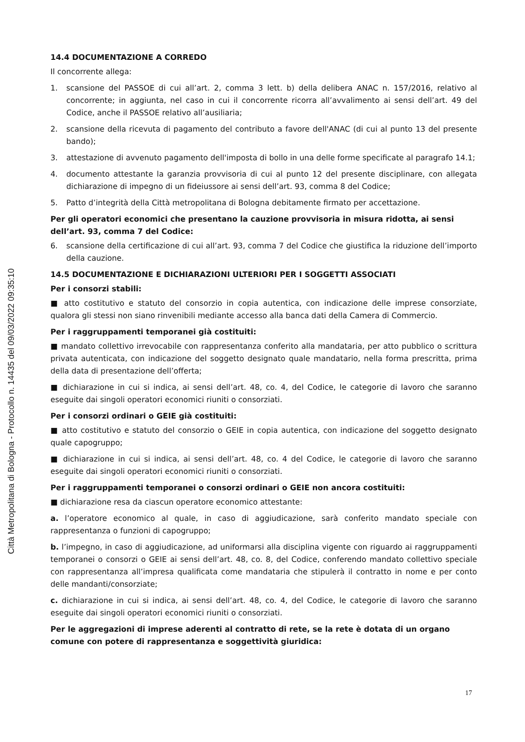14.4 DOCUMENTAZIONE A CORREDO
Il concorrente allega:
1. scansione del PASSOE di cui all’art. 2, comma 3 lett. b) della delibera ANAC n. 157/2016, relativo al concorrente; in aggiunta, nel caso in cui il concorrente ricorra all’avvalimento ai sensi dell’art. 49 del Codice, anche il PASSOE relativo all’ausiliaria;
2. scansione della ricevuta di pagamento del contributo a favore dell'ANAC (di cui al punto 13 del presente bando);
3. attestazione di avvenuto pagamento dell'imposta di bollo in una delle forme specificate al paragrafo 14.1;
4. documento attestante la garanzia provvisoria di cui al punto 12 del presente disciplinare, con allegata dichiarazione di impegno di un fideiussore ai sensi dell’art. 93, comma 8 del Codice;
5. Patto d’integrità della Città metropolitana di Bologna debitamente firmato per accettazione.
Per gli operatori economici che presentano la cauzione provvisoria in misura ridotta, ai sensi dell’art. 93, comma 7 del Codice:
6. scansione della certificazione di cui all’art. 93, comma 7 del Codice che giustifica la riduzione dell’importo della cauzione.
14.5 DOCUMENTAZIONE E DICHIARAZIONI ULTERIORI PER I SOGGETTI ASSOCIATI
Per i consorzi stabili:
■ atto costitutivo e statuto del consorzio in copia autentica, con indicazione delle imprese consorziate, qualora gli stessi non siano rinvenibili mediante accesso alla banca dati della Camera di Commercio.
Per i raggruppamenti temporanei già costituiti:
■ mandato collettivo irrevocabile con rappresentanza conferito alla mandataria, per atto pubblico o scrittura privata autenticata, con indicazione del soggetto designato quale mandatario, nella forma prescritta, prima della data di presentazione dell’offerta;
■ dichiarazione in cui si indica, ai sensi dell’art. 48, co. 4, del Codice, le categorie di lavoro che saranno eseguite dai singoli operatori economici riuniti o consorziati.
Per i consorzi ordinari o GEIE già costituiti:
■ atto costitutivo e statuto del consorzio o GEIE in copia autentica, con indicazione del soggetto designato quale capogruppo;
■ dichiarazione in cui si indica, ai sensi dell’art. 48, co. 4 del Codice, le categorie di lavoro che saranno eseguite dai singoli operatori economici riuniti o consorziati.
Per i raggruppamenti temporanei o consorzi ordinari o GEIE non ancora costituiti:
■ dichiarazione resa da ciascun operatore economico attestante:
a. l’operatore economico al quale, in caso di aggiudicazione, sarà conferito mandato speciale con rappresentanza o funzioni di capogruppo;
b. l’impegno, in caso di aggiudicazione, ad uniformarsi alla disciplina vigente con riguardo ai raggruppamenti temporanei o consorzi o GEIE ai sensi dell’art. 48, co. 8, del Codice, conferendo mandato collettivo speciale con rappresentanza all’impresa qualificata come mandataria che stipulerà il contratto in nome e per conto delle mandanti/consorziate;
c. dichiarazione in cui si indica, ai sensi dell’art. 48, co. 4, del Codice, le categorie di lavoro che saranno eseguite dai singoli operatori economici riuniti o consorziati.
Per le aggregazioni di imprese aderenti al contratto di rete, se la rete è dotata di un organo comune con potere di rappresentanza e soggettività giuridica:
17
Città Metropolitana di Bologna - Protocollo n. 14435 del 09/03/2022 09:35:10